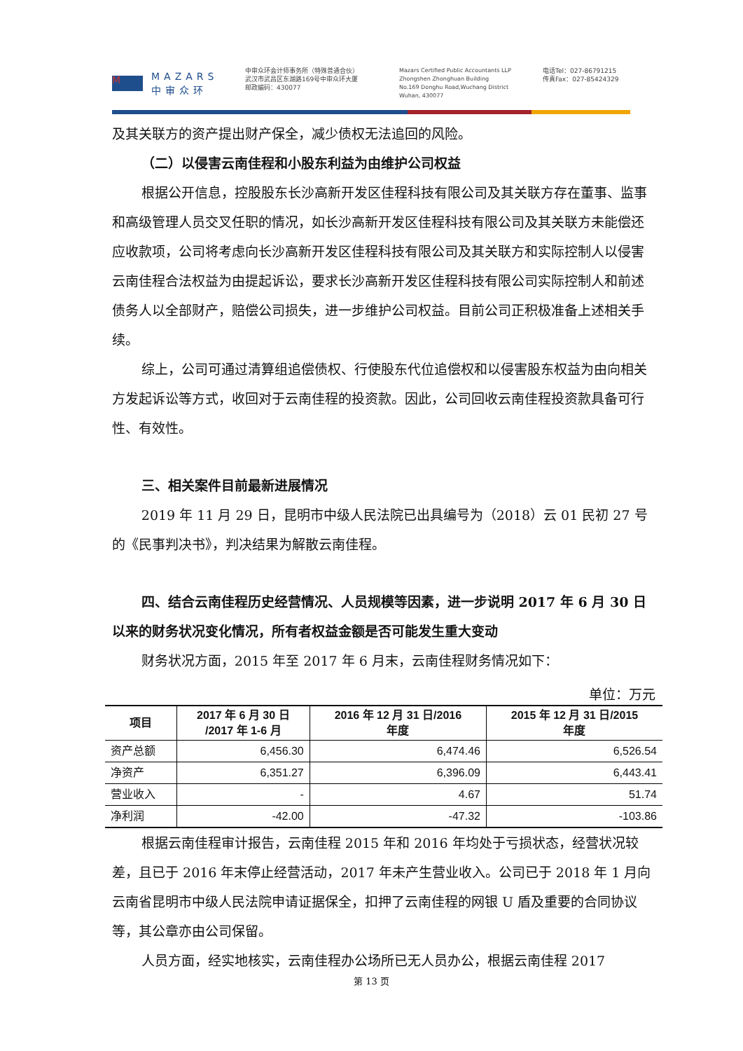M
MAZARS
中审众环
中审众环会计师事务所（特殊普通合伙）
武汉市武昌区东湖路169号中审众环大厦
邮政编码：430077
Mazars Certified Public Accountants LLP
Zhongshen Zhonghuan Building
No.169 Donghu Road,Wuchang District
Wuhan, 430077
电话Tel：027-86791215
传真Fax：027-85424329
及其关联方的资产提出财产保全，减少债权无法追回的风险。
（二）以侵害云南佳程和小股东利益为由维护公司权益
根据公开信息，控股股东长沙高新开发区佳程科技有限公司及其关联方存在董事、监事和高级管理人员交叉任职的情况，如长沙高新开发区佳程科技有限公司及其关联方未能偿还应收款项，公司将考虑向长沙高新开发区佳程科技有限公司及其关联方和实际控制人以侵害云南佳程合法权益为由提起诉讼，要求长沙高新开发区佳程科技有限公司实际控制人和前述债务人以全部财产，赔偿公司损失，进一步维护公司权益。目前公司正积极准备上述相关手续。
综上，公司可通过清算组追偿债权、行使股东代位追偿权和以侵害股东权益为由向相关方发起诉讼等方式，收回对于云南佳程的投资款。因此，公司回收云南佳程投资款具备可行性、有效性。
三、相关案件目前最新进展情况
2019 年 11 月 29 日，昆明市中级人民法院已出具编号为（2018）云 01 民初 27 号的《民事判决书》，判决结果为解散云南佳程。
四、结合云南佳程历史经营情况、人员规模等因素，进一步说明 2017 年 6 月 30 日以来的财务状况变化情况，所有者权益金额是否可能发生重大变动
财务状况方面，2015 年至 2017 年 6 月末，云南佳程财务情况如下：
单位：万元
| 项目 | 2017 年 6 月 30 日 /2017 年 1-6 月 | 2016 年 12 月 31 日/2016 年度 | 2015 年 12 月 31 日/2015 年度 |
| --- | --- | --- | --- |
| 资产总额 | 6,456.30 | 6,474.46 | 6,526.54 |
| 净资产 | 6,351.27 | 6,396.09 | 6,443.41 |
| 营业收入 | - | 4.67 | 51.74 |
| 净利润 | -42.00 | -47.32 | -103.86 |
根据云南佳程审计报告，云南佳程 2015 年和 2016 年均处于亏损状态，经营状况较差，且已于 2016 年末停止经营活动，2017 年未产生营业收入。公司已于 2018 年 1 月向云南省昆明市中级人民法院申请证据保全，扣押了云南佳程的网银 U 盾及重要的合同协议等，其公章亦由公司保留。
人员方面，经实地核实，云南佳程办公场所已无人员办公，根据云南佳程 2017
第 13 页